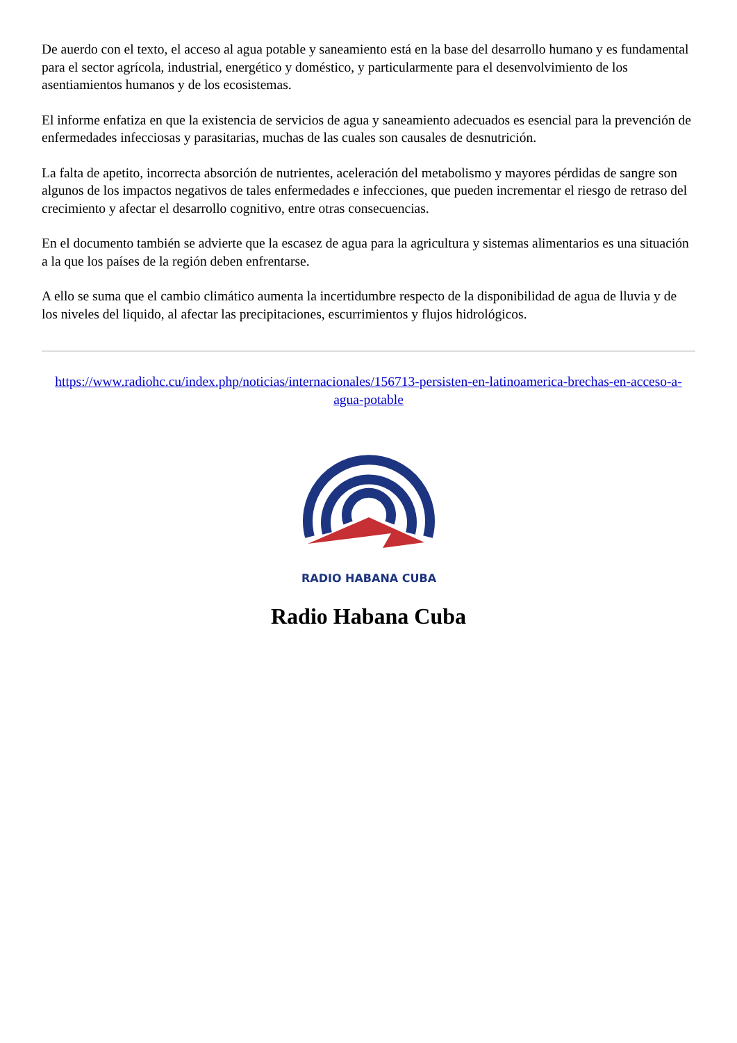De auerdo con el texto, el acceso al agua potable y saneamiento está en la base del desarrollo humano y es fundamental para el sector agrícola, industrial, energético y doméstico, y particularmente para el desenvolvimiento de los asentiamientos humanos y de los ecosistemas.
El informe enfatiza en que la existencia de servicios de agua y saneamiento adecuados es esencial para la prevención de enfermedades infecciosas y parasitarias, muchas de las cuales son causales de desnutrición.
La falta de apetito, incorrecta absorción de nutrientes, aceleración del metabolismo y mayores pérdidas de sangre son algunos de los impactos negativos de tales enfermedades e infecciones, que pueden incrementar el riesgo de retraso del crecimiento y afectar el desarrollo cognitivo, entre otras consecuencias.
En el documento también se advierte que la escasez de agua para la agricultura y sistemas alimentarios es una situación a la que los países de la región deben enfrentarse.
A ello se suma que el cambio climático aumenta la incertidumbre respecto de la disponibilidad de agua de lluvia y de los niveles del liquido, al afectar las precipitaciones, escurrimientos y flujos hidrológicos.
https://www.radiohc.cu/index.php/noticias/internacionales/156713-persisten-en-latinoamerica-brechas-en-acceso-a-agua-potable
RADIO HABANA CUBA
Radio Habana Cuba